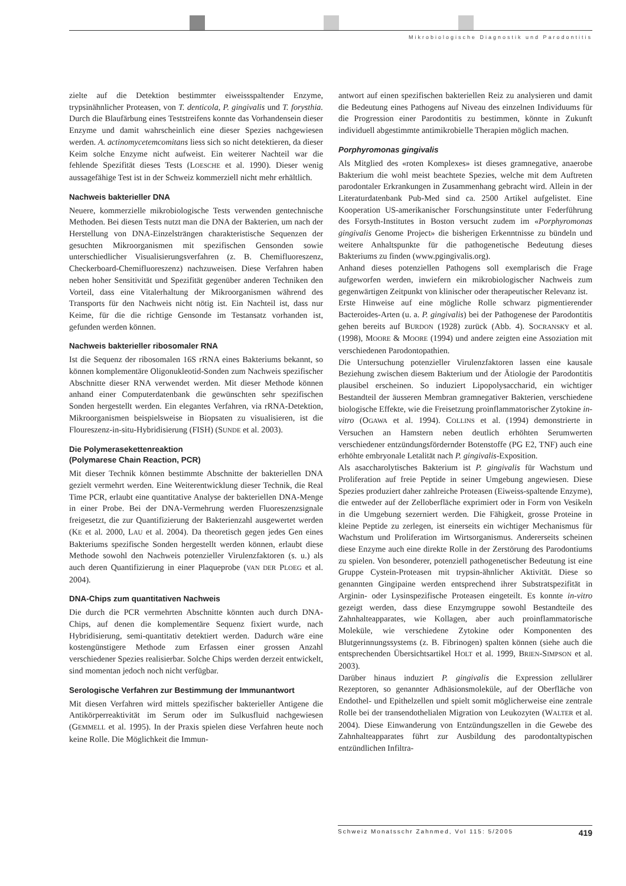Mikrobiologische Diagnostik und Parodontitis
zielte auf die Detektion bestimmter eiweissspaltender Enzyme, trypsinähnlicher Proteasen, von T. denticola, P. gingivalis und T. forysthia. Durch die Blaufärbung eines Teststreifens konnte das Vorhandensein dieser Enzyme und damit wahrscheinlich eine dieser Spezies nachgewiesen werden. A. actinomycetemcomitans liess sich so nicht detektieren, da dieser Keim solche Enzyme nicht aufweist. Ein weiterer Nachteil war die fehlende Spezifität dieses Tests (LOESCHE et al. 1990). Dieser wenig aussagefähige Test ist in der Schweiz kommerziell nicht mehr erhältlich.
Nachweis bakterieller DNA
Neuere, kommerzielle mikrobiologische Tests verwenden gentechnische Methoden. Bei diesen Tests nutzt man die DNA der Bakterien, um nach der Herstellung von DNA-Einzelsträngen charakteristische Sequenzen der gesuchten Mikroorganismen mit spezifischen Gensonden sowie unterschiedlicher Visualisierungsverfahren (z. B. Chemifluoreszenz, Checkerboard-Chemifluoreszenz) nachzuweisen. Diese Verfahren haben neben hoher Sensitivität und Spezifität gegenüber anderen Techniken den Vorteil, dass eine Vitalerhaltung der Mikroorganismen während des Transports für den Nachweis nicht nötig ist. Ein Nachteil ist, dass nur Keime, für die die richtige Gensonde im Testansatz vorhanden ist, gefunden werden können.
Nachweis bakterieller ribosomaler RNA
Ist die Sequenz der ribosomalen 16S rRNA eines Bakteriums bekannt, so können komplementäre Oligonukleotid-Sonden zum Nachweis spezifischer Abschnitte dieser RNA verwendet werden. Mit dieser Methode können anhand einer Computerdatenbank die gewünschten sehr spezifischen Sonden hergestellt werden. Ein elegantes Verfahren, via rRNA-Detektion, Mikroorganismen beispielsweise in Biopsaten zu visualisieren, ist die Floureszenz-in-situ-Hybridisierung (FISH) (SUNDE et al. 2003).
Die Polymerasekettenreaktion
(Polymarese Chain Reaction, PCR)
Mit dieser Technik können bestimmte Abschnitte der bakteriellen DNA gezielt vermehrt werden. Eine Weiterentwicklung dieser Technik, die Real Time PCR, erlaubt eine quantitative Analyse der bakteriellen DNA-Menge in einer Probe. Bei der DNA-Vermehrung werden Fluoreszenzsignale freigesetzt, die zur Quantifizierung der Bakterienzahl ausgewertet werden (KE et al. 2000, LAU et al. 2004). Da theoretisch gegen jedes Gen eines Bakteriums spezifische Sonden hergestellt werden können, erlaubt diese Methode sowohl den Nachweis potenzieller Virulenzfaktoren (s. u.) als auch deren Quantifizierung in einer Plaqueprobe (VAN DER PLOEG et al. 2004).
DNA-Chips zum quantitativen Nachweis
Die durch die PCR vermehrten Abschnitte könnten auch durch DNA-Chips, auf denen die komplementäre Sequenz fixiert wurde, nach Hybridisierung, semi-quantitativ detektiert werden. Dadurch wäre eine kostengünstigere Methode zum Erfassen einer grossen Anzahl verschiedener Spezies realisierbar. Solche Chips werden derzeit entwickelt, sind momentan jedoch noch nicht verfügbar.
Serologische Verfahren zur Bestimmung der Immunantwort
Mit diesen Verfahren wird mittels spezifischer bakterieller Antigene die Antikörperreaktivität im Serum oder im Sulkusfluid nachgewiesen (GEMMELL et al. 1995). In der Praxis spielen diese Verfahren heute noch keine Rolle. Die Möglichkeit die Immun-
antwort auf einen spezifischen bakteriellen Reiz zu analysieren und damit die Bedeutung eines Pathogens auf Niveau des einzelnen Individuums für die Progression einer Parodontitis zu bestimmen, könnte in Zukunft individuell abgestimmte antimikrobielle Therapien möglich machen.
Porphyromonas gingivalis
Als Mitglied des «roten Komplexes» ist dieses gramnegative, anaerobe Bakterium die wohl meist beachtete Spezies, welche mit dem Auftreten parodontaler Erkrankungen in Zusammenhang gebracht wird. Allein in der Literaturdatenbank Pub-Med sind ca. 2500 Artikel aufgelistet. Eine Kooperation US-amerikanischer Forschungsinstitute unter Federführung des Forsyth-Institutes in Boston versucht zudem im «Porphyromonas gingivalis Genome Project» die bisherigen Erkenntnisse zu bündeln und weitere Anhaltspunkte für die pathogenetische Bedeutung dieses Bakteriums zu finden (www.pgingivalis.org).
Anhand dieses potenziellen Pathogens soll exemplarisch die Frage aufgeworfen werden, inwiefern ein mikrobiologischer Nachweis zum gegenwärtigen Zeitpunkt von klinischer oder therapeutischer Relevanz ist.
Erste Hinweise auf eine mögliche Rolle schwarz pigmentierender Bacteroides-Arten (u. a. P. gingivalis) bei der Pathogenese der Parodontitis gehen bereits auf BURDON (1928) zurück (Abb. 4). SOCRANSKY et al. (1998), MOORE & MOORE (1994) und andere zeigten eine Assoziation mit verschiedenen Parodontopathien.
Die Untersuchung potenzieller Virulenzfaktoren lassen eine kausale Beziehung zwischen diesem Bakterium und der Ätiologie der Parodontitis plausibel erscheinen. So induziert Lipopolysaccharid, ein wichtiger Bestandteil der äusseren Membran gramnegativer Bakterien, verschiedene biologische Effekte, wie die Freisetzung proinflammatorischer Zytokine in-vitro (OGAWA et al. 1994). COLLINS et al. (1994) demonstrierte in Versuchen an Hamstern neben deutlich erhöhten Serumwerten verschiedener entzündungsfördernder Botenstoffe (PG E2, TNF) auch eine erhöhte embryonale Letalität nach P. gingivalis-Exposition.
Als asaccharolytisches Bakterium ist P. gingivalis für Wachstum und Proliferation auf freie Peptide in seiner Umgebung angewiesen. Diese Spezies produziert daher zahlreiche Proteasen (Eiweiss-spaltende Enzyme), die entweder auf der Zelloberfläche exprimiert oder in Form von Vesikeln in die Umgebung sezerniert werden. Die Fähigkeit, grosse Proteine in kleine Peptide zu zerlegen, ist einerseits ein wichtiger Mechanismus für Wachstum und Proliferation im Wirtsorganismus. Andererseits scheinen diese Enzyme auch eine direkte Rolle in der Zerstörung des Parodontiums zu spielen. Von besonderer, potenziell pathogenetischer Bedeutung ist eine Gruppe Cystein-Proteasen mit trypsin-ähnlicher Aktivität. Diese so genannten Gingipaine werden entsprechend ihrer Substratspezifität in Arginin- oder Lysinspezifische Proteasen eingeteilt. Es konnte in-vitro gezeigt werden, dass diese Enzymgruppe sowohl Bestandteile des Zahnhalteapparates, wie Kollagen, aber auch proinflammatorische Moleküle, wie verschiedene Zytokine oder Komponenten des Blutgerinnungssystems (z. B. Fibrinogen) spalten können (siehe auch die entsprechenden Übersichtsartikel HOLT et al. 1999, BRIEN-SIMPSON et al. 2003).
Darüber hinaus induziert P. gingivalis die Expression zellulärer Rezeptoren, so genannter Adhäsionsmoleküle, auf der Oberfläche von Endothel- und Epithelzellen und spielt somit möglicherweise eine zentrale Rolle bei der transendothelialen Migration von Leukozyten (WALTER et al. 2004). Diese Einwanderung von Entzündungszellen in die Gewebe des Zahnhalteapparates führt zur Ausbildung des parodontaltypischen entzündlichen Infiltra-
Schweiz Monatsschr Zahnmed, Vol 115: 5/2005 419